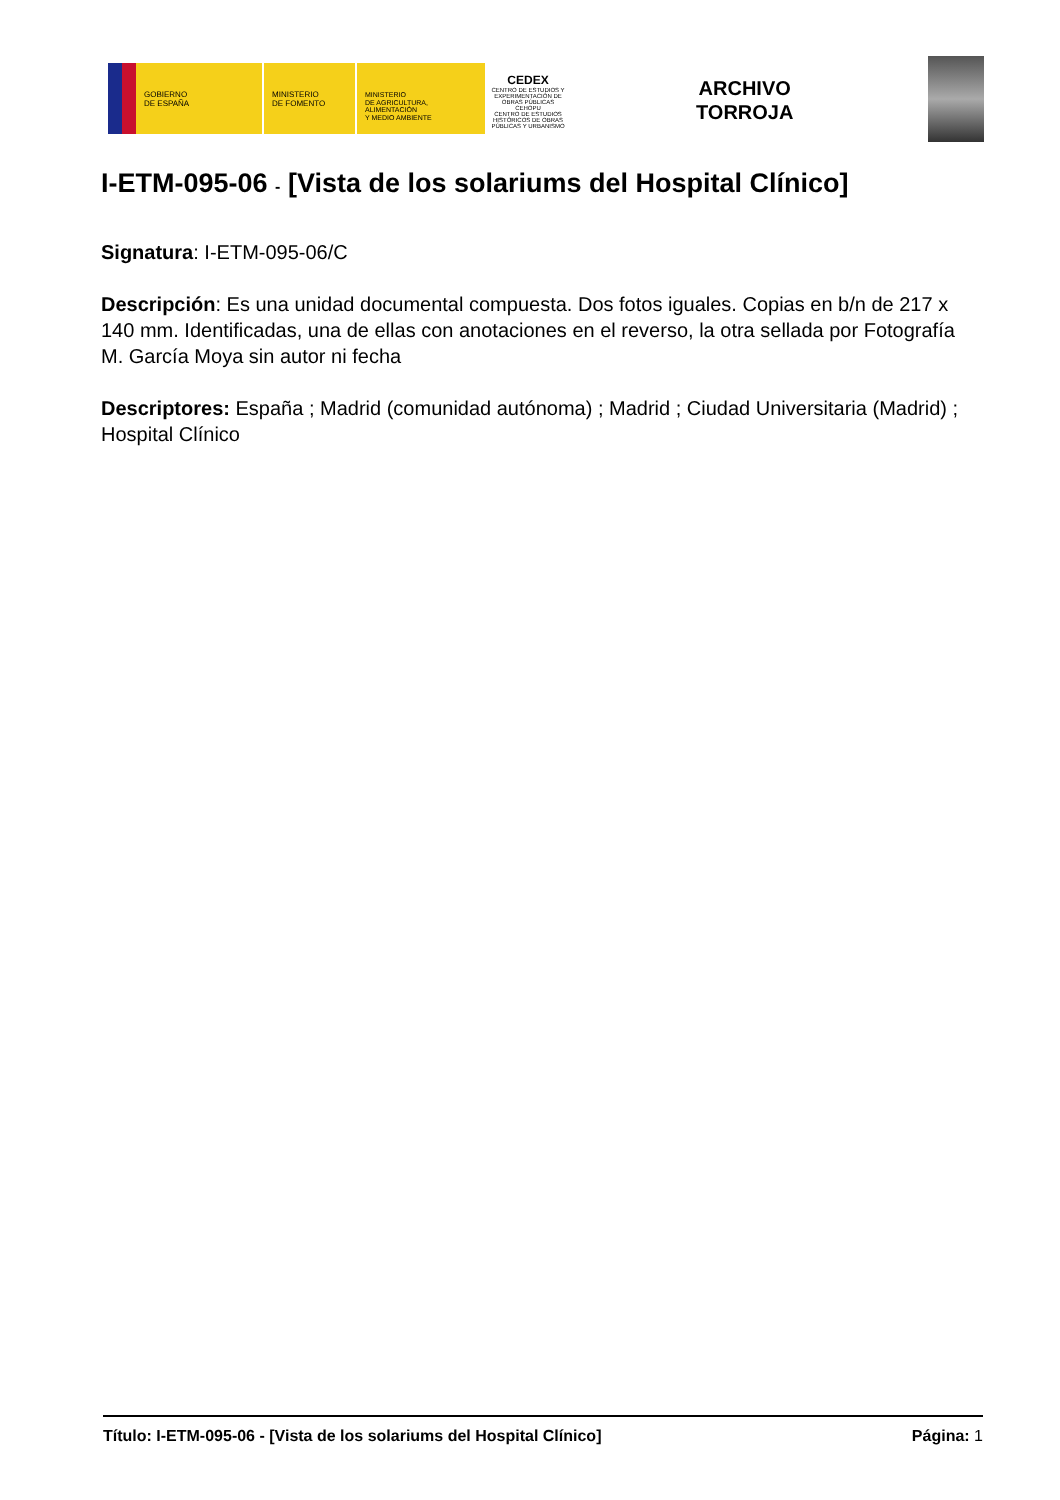GOBIERNO
DE ESPAÑA
MINISTERIO
DE FOMENTO
MINISTERIO
DE AGRICULTURA, ALIMENTACIÓN
Y MEDIO AMBIENTE
CEDEX
CENTRO DE ESTUDIOS Y EXPERIMENTACIÓN DE OBRAS PÚBLICAS
CEHOPU
CENTRO DE ESTUDIOS HISTÓRICOS DE OBRAS PÚBLICAS Y URBANISMO
ARCHIVO
TORROJA
I-ETM-095-06 - [Vista de los solariums del Hospital Clínico]
Signatura: I-ETM-095-06/C
Descripción: Es una unidad documental compuesta. Dos fotos iguales. Copias en b/n de 217 x 140 mm. Identificadas, una de ellas con anotaciones en el reverso, la otra sellada por Fotografía M. García Moya sin autor ni fecha
Descriptores: España ; Madrid (comunidad autónoma) ; Madrid ; Ciudad Universitaria (Madrid) ; Hospital Clínico
Título: I-ETM-095-06 - [Vista de los solariums del Hospital Clínico] Página: 1